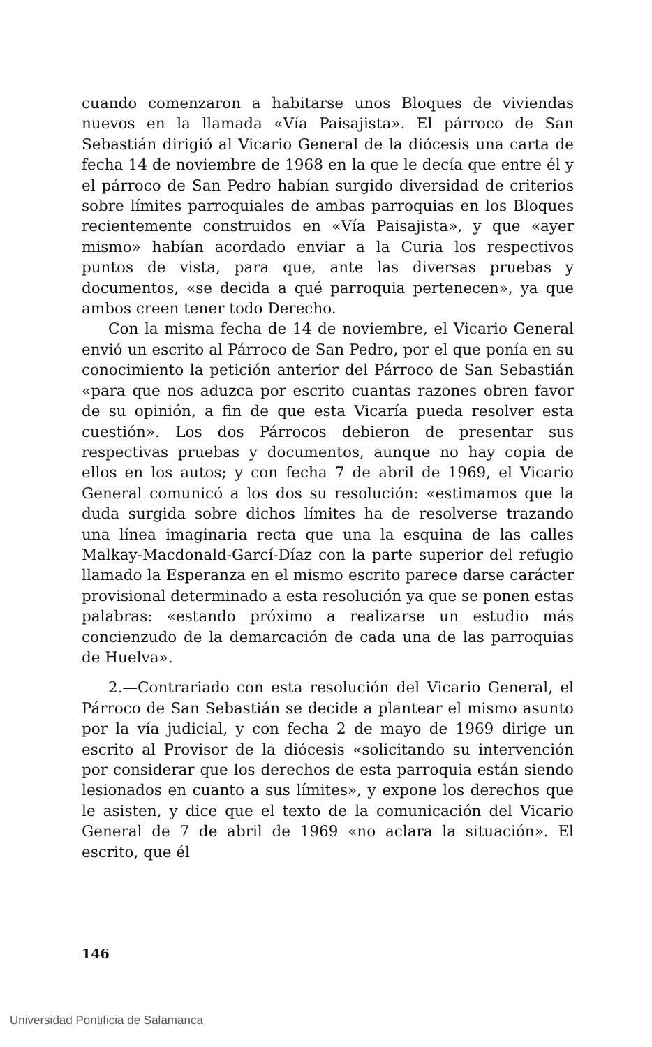cuando comenzaron a habitarse unos Bloques de viviendas nuevos en la llamada «Vía Paisajista». El párroco de San Sebastián dirigió al Vicario General de la diócesis una carta de fecha 14 de noviembre de 1968 en la que le decía que entre él y el párroco de San Pedro habían surgido diversidad de criterios sobre límites parroquiales de ambas parroquias en los Bloques recientemente construidos en «Vía Paisajista», y que «ayer mismo» habían acordado enviar a la Curia los respectivos puntos de vista, para que, ante las diversas pruebas y documentos, «se decida a qué parroquia pertenecen», ya que ambos creen tener todo Derecho.
Con la misma fecha de 14 de noviembre, el Vicario General envió un escrito al Párroco de San Pedro, por el que ponía en su conocimiento la petición anterior del Párroco de San Sebastián «para que nos aduzca por escrito cuantas razones obren favor de su opinión, a fin de que esta Vicaría pueda resolver esta cuestión». Los dos Párrocos debieron de presentar sus respectivas pruebas y documentos, aunque no hay copia de ellos en los autos; y con fecha 7 de abril de 1969, el Vicario General comunicó a los dos su resolución: «estimamos que la duda surgida sobre dichos límites ha de resolverse trazando una línea imaginaria recta que una la esquina de las calles Malkay-Macdonald-Garcí-Díaz con la parte superior del refugio llamado la Esperanza en el mismo escrito parece darse carácter provisional determinado a esta resolución ya que se ponen estas palabras: «estando próximo a realizarse un estudio más concienzudo de la demarcación de cada una de las parroquias de Huelva».
2.—Contrariado con esta resolución del Vicario General, el Párroco de San Sebastián se decide a plantear el mismo asunto por la vía judicial, y con fecha 2 de mayo de 1969 dirige un escrito al Provisor de la diócesis «solicitando su intervención por considerar que los derechos de esta parroquia están siendo lesionados en cuanto a sus límites», y expone los derechos que le asisten, y dice que el texto de la comunicación del Vicario General de 7 de abril de 1969 «no aclara la situación». El escrito, que él
146
Universidad Pontificia de Salamanca